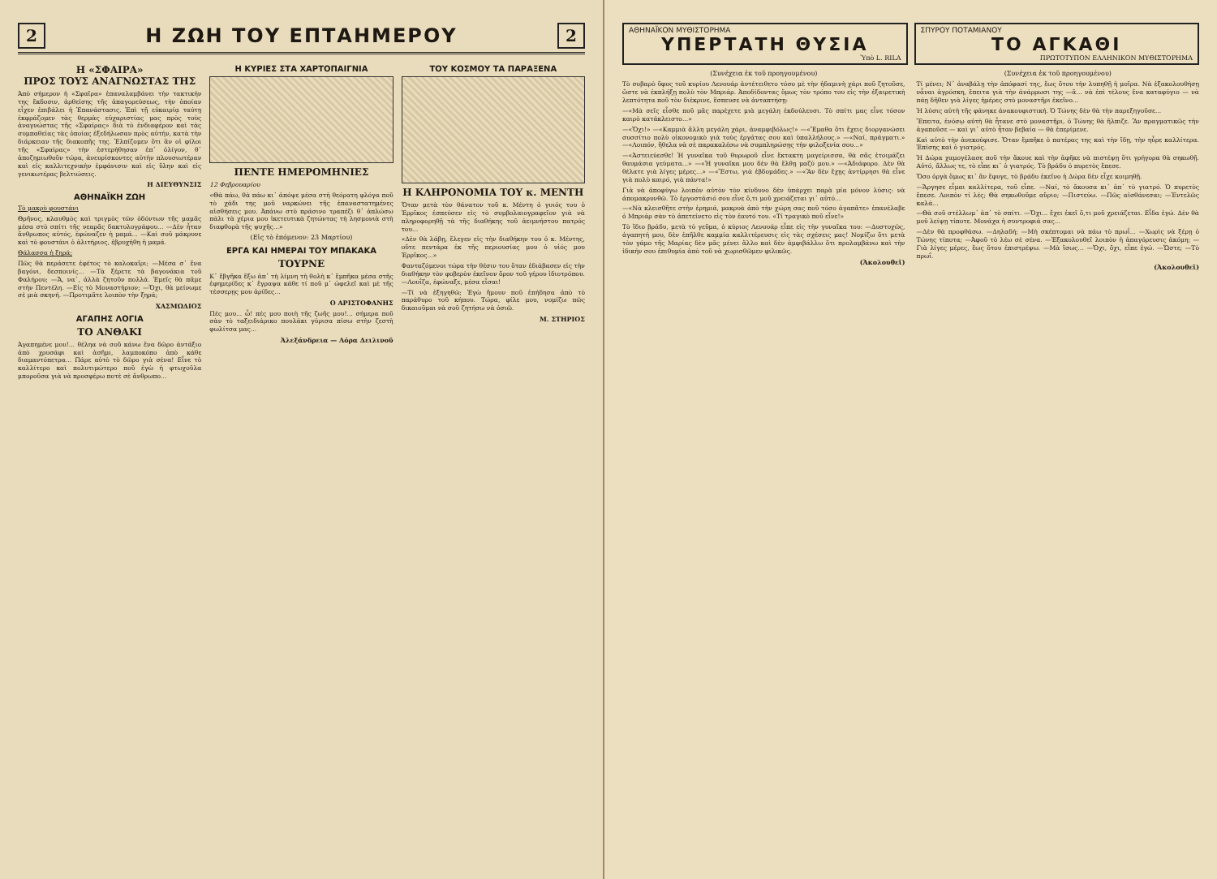2
Η ΖΩΗ ΤΟΥ ΕΠΤΑΗΜΕΡΟΥ
2
Η «ΣΦΑΙΡΑ»
ΠΡΟΣ ΤΟΥΣ ΑΝΑΓΝΩΣΤΑΣ ΤΗΣ
Ἀπὸ σήμερον ἡ «Σφαῖρα» ἐπαναλαμβάνει τὴν τακτικήν της ἔκδοσιν, ἀρθείσης τῆς ἀπαγορεύσεως, τὴν ὁποίαν εἶχεν ἐπιβάλει ἡ Ἐπανάστασις. Ἐπὶ τῇ εὐκαιρίᾳ ταύτῃ ἐκφράζομεν τὰς θερμὰς εὐχαριστίας μας πρὸς τοὺς ἀναγνώστας τῆς «Σφαίρας» διὰ τὸ ἐνδιαφέρον καὶ τὰς συμπαθείας τὰς ὁποίας ἐξεδήλωσαν πρὸς αὐτήν, κατὰ τὴν διάρκειαν τῆς διακοπῆς της. Ἐλπίζομεν ὅτι ἂν οἱ φίλοι τῆς «Σφαίρας» τὴν ἐστερήθησαν ἐπ᾿ ὀλίγον, θ᾿ ἀποζημιωθοῦν τώρα, ἀνευρίσκοντες αὐτὴν πλουσιωτέραν καὶ εἰς καλλιτεχνικὴν ἐμφάνισιν καὶ εἰς ὕλην καὶ εἰς γενικωτέρας βελτιώσεις.
Η ΔΙΕΥΘΥΝΣΙΣ
ΑΘΗΝΑΪΚΗ ΖΩΗ
Τὸ μακρὺ φουστάνι
Θρῆνος, κλαυθμὸς καὶ τριγμὸς τῶν ὀδόντων τῆς μαμᾶς μέσα στὸ σπίτι τῆς νεαρᾶς δακτυλογράφου... —Δὲν ἦταν ἄνθρωπος αὐτός, ἐφώναζεν ἡ μαμά... —Καὶ σοῦ μάκρυνε καὶ τὸ φουστάνι ὁ ἀλιτήριος, ἐβρυχήθη ἡ μαμά.
Θάλασσα ἡ ξηρά;
Πῶς θὰ περάσετε ἐφέτος τὸ καλοκαῖρι; —Μέσα σ᾿ ἕνα βαγόνι, δεσποινίς... —Τὰ ξέρετε τὰ βαγονάκια τοῦ Φαλήρου; —Ἄ, να᾿, ἀλλὰ ζητοῦν πολλά. Ἐμεῖς θὰ πᾶμε στὴν Πεντέλη. —Εἰς τὸ Μοναστήριον; —Ὄχι, θὰ μείνωμε σὲ μιὰ σκηνή. —Προτιμᾶτε λοιπὸν τὴν ξηρά;
ΧΑΣΜΩΔΙΟΣ
ΑΓΑΠΗΣ ΛΟΓΙΑ
ΤΟ ΑΝΘΑΚΙ
Ἀγαπημένε μου!... θέληα νὰ σοῦ κάνω ἕνα δῶρο ἀντάξιο ἀπὸ χρυσάφι καὶ ἀσῆμι, λαμποκόπο ἀπὸ κάθε διαμαντόπετρα... Πάρε αὐτὸ τὸ δῶρο γιὰ σένα! Εἶνε τὸ καλλίτερο καὶ πολυτιμώτερο ποῦ ἐγὼ ἡ φτωχοῦλα μποροῦσα γιὰ νὰ προσφέρω ποτὲ σὲ ἄνθρωπο...
Η ΚΥΡΙΕΣ ΣΤΑ ΧΑΡΤΟΠΑΙΓΝΙΑ
ΠΕΝΤΕ ΗΜΕΡΟΜΗΝΙΕΣ
12 Φεβρουαρίου
«Θὰ πάω, θὰ πάω κι᾿ ἀπόψε μέσα στὴ θεόρατη φλόγα ποῦ τὸ χάδι της μοῦ ναρκώνει τῆς ἐπαναστατημένες αἰσθήσεις μου. Ἀπάνω στὸ πράσινο τραπέζι θ᾿ ἁπλώσω πάλι τὰ χέρια μου ἱκετευτικὰ ζητώντας τὴ λησμονιὰ στὴ διαφθορὰ τῆς ψυχῆς...»
(Εἰς τὸ ἑπόμενον: 23 Μαρτίου)
ΕΡΓΑ ΚΑΙ ΗΜΕΡΑΙ ΤΟΥ ΜΠΑΚΑΚΑ
ΤΟΥΡΝΕ
Κ᾿ ἔβγῆκα ἔξω ἀπ᾿ τὴ λίμνη τὴ θολὴ κ᾿ ἔμπῆκα μέσα στῆς ἐφημερίδες κ᾿ ἔγραψα κάθε τί ποῦ μ᾿ ὠφελεῖ καὶ μὲ τῆς τέσσερῃς μου ἀρίδες...
Ο ΑΡΙΣΤΟΦΑΝΗΣ
Πές μου... ὦ! πές μου ποιὴ τῆς ζωῆς μου!... σήμερα ποῦ σὰν τὸ ταξειδιάρικο πουλάκι γύρισα πίσω στὴν ζεστὴ φωλίτσα μας...
Ἀλεξάνδρεια — Λόρα Δειλινοῦ
ΤΟΥ ΚΟΣΜΟΥ ΤΑ ΠΑΡΑΞΕΝΑ
Η ΚΛΗΡΟΝΟΜΙΑ ΤΟΥ κ. ΜΕΝΤΗ
Ὅταν μετὰ τὸν θάνατον τοῦ κ. Μέντη ὁ γυιός του ὁ Ἐρρῖκος ἐσπεύσεν εἰς τὸ συμβολαιογραφεῖον γιὰ νὰ πληροφορηθῇ τὰ τῆς διαθήκης τοῦ ἀειμνήστου πατρός του...
«Δὲν θὰ λάβῃ, ἔλεγεν εἰς τὴν διαθήκην του ὁ κ. Μέντης, οὔτε πεντάρα ἐκ τῆς περιουσίας μου ὁ υἱός μου Ἐρρῖκος...»
Φανταζόμενοι τώρα τὴν θέσιν του ὅταν ἐδιάβασεν εἰς τὴν διαθήκην τὸν φοβερὸν ἐκεῖνον ὅρον τοῦ γέρου ἰδιοτρόπου. —Λουΐζα, ἐφώναξε, μέσα εἶσαι!
—Τί νὰ ἐξηγηθῶ; Ἐγὼ ἤμουν ποῦ ἐπήδησα ἀπὸ τὸ παράθυρο τοῦ κήπου. Τώρα, φίλε μου, νομίζω πῶς δικαιοῦμαι νὰ σοῦ ζητήσω νὰ ὁσιῶ.
Μ. ΣΤΗΡΙΟΣ
ΑΘΗΝΑΪΚΟΝ ΜΥΘΙΣΤΟΡΗΜΑ
ΥΠΕΡΤΑΤΗ ΘΥΣΙΑ
Ὑπὸ L. RILA
ΣΠΥΡΟΥ ΠΟΤΑΜΙΑΝΟΥ
ΤΟ ΑΓΚΑΘΙ
ΠΡΩΤΟΤΥΠΟΝ ΕΛΛΗΝΙΚΟΝ ΜΥΘΙΣΤΟΡΗΜΑ
(Συνέχεια ἐκ τοῦ προηγουμένου)
Τὸ σοβαρὸ ὕφος τοῦ κυρίου Λενουάρ ἀντέτειθετο τόσο μὲ τὴν ἡδαμινὴ χάρι ποῦ ζητοῦσε, ὥστε νὰ ἐκπλήξῃ πολὺ τὸν Μπριάρ. Ἀποδίδοντας ὅμως τὸν τρόπο του εἰς τὴν ἐξαιρετικὴ λεπτότητα ποῦ τὸν διέκρινε, ἔσπευσε νὰ ἀνταπτήσῃ:
—«Μὰ σεῖς εἶσθε ποῦ μᾶς παρέχετε μιὰ μεγάλη ἐκδούλευσι. Τὸ σπίτι μας εἶνε τόσον καιρὸ κατάκλειστο...»
—«Ὄχι!» —«Καμμιὰ ἄλλη μεγάλη χάρι, ἀναμφιβόλως!» —«Ἔμαθα ὅτι ἔχεις διοργανώσει συσσίτιο πολὺ οἰκονομικὸ γιὰ τοὺς ἐργάτας σου καὶ ὑπαλλήλους.» —«Ναί, πράγματι.» —«Λοιπόν, ἤθελα νὰ σὲ παρακαλέσω νὰ συμπληρώσῃς τὴν φιλοξενία σου...»
—«Ἀστειεύεσθε! Ἡ γυναῖκα τοῦ θυρωροῦ εἶνε ἔκτακτη μαγείρισσα, θὰ σᾶς ἑτοιμάζει θαυμάσια γεύματα...» —«Ἡ γυναῖκα μου δὲν θὰ ἔλθῃ μαζύ μου.» —«Ἀδιάφορο. Δὲν θὰ θέλατε γιὰ λίγες μέρες...» —«Ἔστω, γιὰ ἑβδομάδες.» —«Ἂν δὲν ἔχῃς ἀντίρρησι θὰ εἶνε γιὰ πολὺ καιρό, γιὰ πάντα!»
Γιὰ νὰ ἀποφύγω λοιπὸν αὐτὸν τὸν κίνδυνο δὲν ὑπάρχει παρὰ μία μόνον λύσις: νὰ ἀπομακρυνθῶ. Τὸ ἐργοστάσιό σου εἶνε ὅ,τι μοῦ χρειάζεται γι᾿ αὐτό...
—«Νὰ κλεισθῆτε στὴν ἐρημιά, μακρυὰ ἀπὸ τὴν χώρη σας ποῦ τόσο ἀγαπᾶτε» ἐπανέλαβε ὁ Μπριάρ σὰν τὸ ἀπετείνετο εἰς τὸν ἑαυτό του. «Τί τραγικὸ ποῦ εἶνε!»
Τὸ ἴδιο βράδυ, μετὰ τὸ γεῦμα, ὁ κύριος Λενουάρ εἶπε εἰς τὴν γυναῖκα του: —Δυστυχῶς, ἀγαπητή μου, δὲν ἐπῆλθε καμμία καλλιτέρευσις εἰς τὰς σχέσεις μας! Νομίζω ὅτι μετὰ τὸν γάμο τῆς Μαρίας δὲν μᾶς μένει ἄλλο καὶ δὲν ἀμφιβάλλω ὅτι προλαμβάνω καὶ τὴν ἰδικήν σου ἐπιθυμία ἀπὸ τοῦ νὰ χωρισθῶμεν φιλικῶς.
(Ἀκολουθεῖ)
(Συνέχεια ἐκ τοῦ προηγουμένου)
Τί μένει; Ν᾿ ἀναβάλῃ τὴν ἀπόφασί της, ἕως ὅτου τὴν λυπηθῇ ἡ μοῖρα. Νὰ ἐξακολουθήσῃ νἆναι ἀγρόσκη, ἔπειτα γιὰ τὴν ἀνάρρωσι της —ἅ... νὰ ἐπὶ τέλους ἔνα καταφύγιο — νὰ πάῃ δῆθεν γιὰ λίγες ἡμέρες στὸ μοναστῆρι ἐκεῖνο...
Ἡ λύσις αὐτὴ τῆς φάνηκε ἀνακουφιστική. Ὁ Τώνης δὲν θὰ τὴν παρεξηγοῦσε...
Ἔπειτα, ἐνόσῳ αὐτὴ θὰ ἦτανε στὸ μοναστῆρι, ὁ Τώνης θὰ ἤλπιζε. Ἂν πραγματικῶς τὴν ἀγαποῦσε — καὶ γι᾿ αὐτὸ ἦταν βεβαία — θὰ ἐπερίμενε.
Καὶ αὐτὸ τὴν ἀνεκούφισε. Ὅταν ἔμπῆκε ὁ πατέρας της καὶ τὴν ἴδῃ, τὴν ηὗρε καλλίτερα. Ἐπίσης καὶ ὁ γιατρός.
Ἡ Δώρα χαμογέλασε ποῦ τὴν ἄκουε καὶ τὴν ἀφῆκε νὰ πιστέψῃ ὅτι γρήγορα θὰ σηκωθῇ. Αὐτό, ἄλλως τε, τὸ εἶπε κι᾿ ὁ γιατρός. Τὸ βράδυ ὁ πυρετὸς ἔπεσε.
Ὅσο ὀργὰ ὅμως κι᾿ ἂν ἔφυγε, τὸ βράδυ ἐκεῖνο ἡ Δώρα δὲν εἶχε κοιμηθῇ.
—Ἄργησε εἶμαι καλλίτερα, τοῦ εἶπε. —Ναί, τὸ ἄκουσα κι᾿ ἀπ᾿ τὸ γιατρό. Ὁ πυρετὸς ἔπεσε. Λοιπὸν τί λές; Θὰ σηκωθοῦμε αὔριο; —Πιστεύω. —Πῶς αἰσθάνεσαι; —Ἐντελῶς καλά...
—Θὰ σοῦ στέλλωμ᾿ ἀπ᾿ τὸ σπίτι. —Ὄχι... ἔχει ἐκεῖ ὅ,τι μοῦ χρειάζεται. Εἶδα ἐγώ. Δὲν θὰ μοῦ λείψῃ τίποτε. Μονάχα ἡ συντροφιά σας...
—Δὲν θὰ προφθάσω. —Δηλαδή; —Μὴ σκέπτομαι νὰ πάω τὸ πρωΐ... —Χωρὶς νὰ ξέρῃ ὁ Τώνης τίποτα; —Ἀφοῦ τὸ λέω σὲ σένα. —Ἐξακολουθεῖ λοιπὸν ἡ ἀπαγόρευσις ἀκόμη; —Γιὰ λίγες μέρες, ἕως ὅτου ἐπιστρέψω. —Μὰ ἴσως... —Ὄχι, ὄχι, εἶπε ἐγώ. —Ὥστε; —Τὸ πρωΐ.
(Ἀκολουθεῖ)